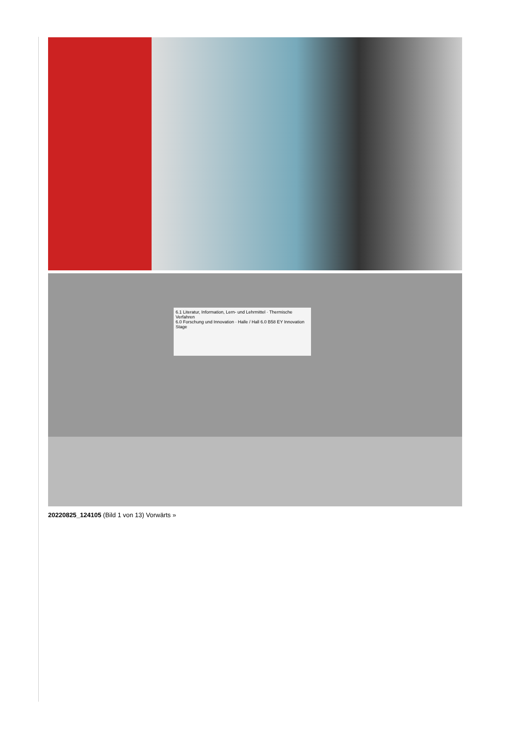6.1 Literatur, Information, Lern- und Lehrmittel · Thermische Verfahren
6.0 Forschung und Innovation · Halle / Hall 6.0 B58 EY Innovation Stage
20220825_124105 (Bild 1 von 13) Vorwärts »